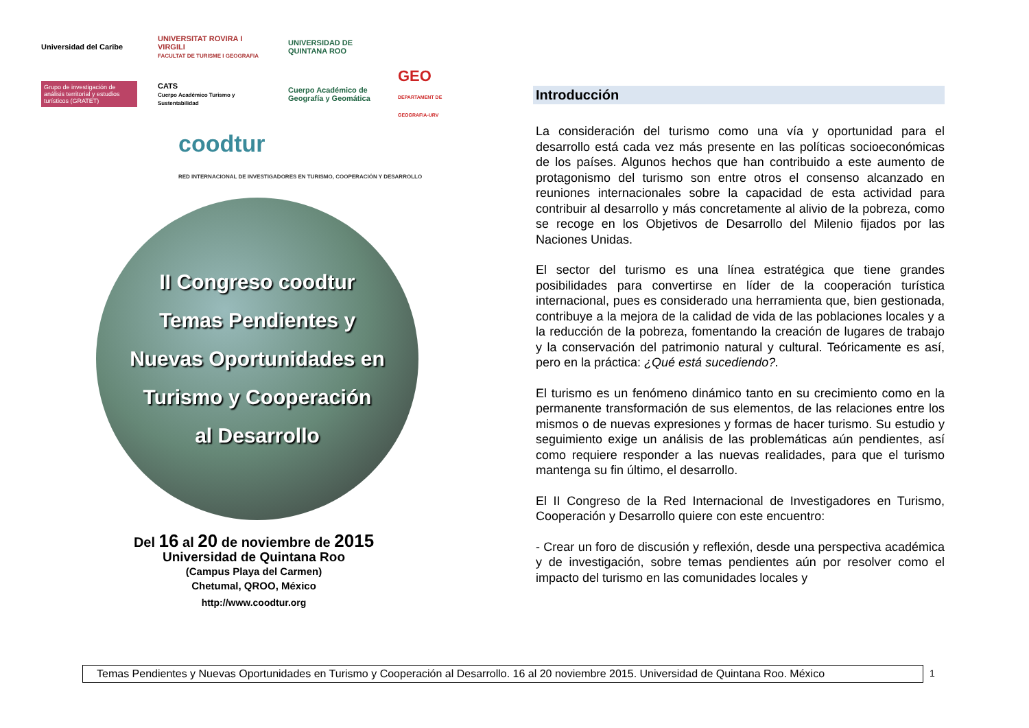Universidad del Caribe
UNIVERSITAT ROVIRA I VIRGILI
FACULTAT DE TURISME I GEOGRAFIA
UNIVERSIDAD DE QUINTANA ROO
Grupo de investigación de análisis territorial y estudios turísticos (GRATET)
CATS
Cuerpo Académico Turismo y Sustentabilidad
Cuerpo Académico de Geografía y Geomática
GEO
DEPARTAMENT DE GEOGRAFIA-URV
coodtur
RED INTERNACIONAL DE INVESTIGADORES EN TURISMO, COOPERACIÓN Y DESARROLLO
II Congreso coodtur
Temas Pendientes y
Nuevas Oportunidades en
Turismo y Cooperación
al Desarrollo
Del 16 al 20 de noviembre de 2015
Universidad de Quintana Roo
(Campus Playa del Carmen)
Chetumal, QROO, México
http://www.coodtur.org
Introducción
La consideración del turismo como una vía y oportunidad para el desarrollo está cada vez más presente en las políticas socioeconómicas de los países. Algunos hechos que han contribuido a este aumento de protagonismo del turismo son entre otros el consenso alcanzado en reuniones internacionales sobre la capacidad de esta actividad para contribuir al desarrollo y más concretamente al alivio de la pobreza, como se recoge en los Objetivos de Desarrollo del Milenio fijados por las Naciones Unidas.
El sector del turismo es una línea estratégica que tiene grandes posibilidades para convertirse en líder de la cooperación turística internacional, pues es considerado una herramienta que, bien gestionada, contribuye a la mejora de la calidad de vida de las poblaciones locales y a la reducción de la pobreza, fomentando la creación de lugares de trabajo y la conservación del patrimonio natural y cultural. Teóricamente es así, pero en la práctica: ¿Qué está sucediendo?.
El turismo es un fenómeno dinámico tanto en su crecimiento como en la permanente transformación de sus elementos, de las relaciones entre los mismos o de nuevas expresiones y formas de hacer turismo. Su estudio y seguimiento exige un análisis de las problemáticas aún pendientes, así como requiere responder a las nuevas realidades, para que el turismo mantenga su fin último, el desarrollo.
El II Congreso de la Red Internacional de Investigadores en Turismo, Cooperación y Desarrollo quiere con este encuentro:
- Crear un foro de discusión y reflexión, desde una perspectiva académica y de investigación, sobre temas pendientes aún por resolver como el impacto del turismo en las comunidades locales y
Temas Pendientes y Nuevas Oportunidades en Turismo y Cooperación al Desarrollo. 16 al 20 noviembre 2015. Universidad de Quintana Roo. México
1